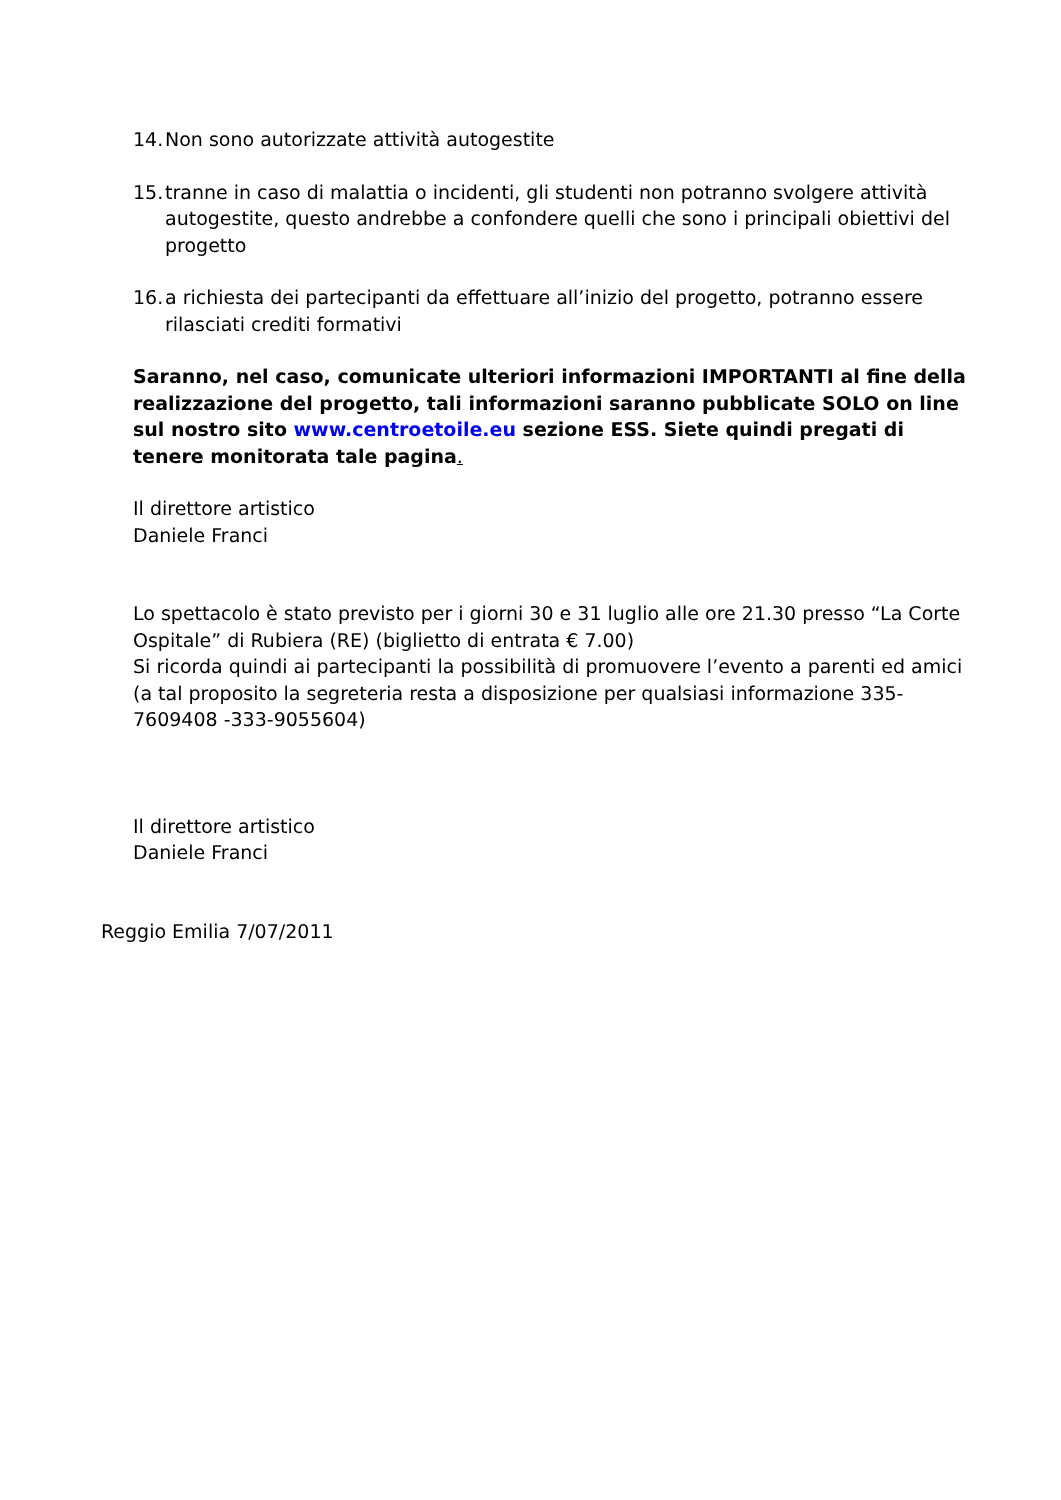14. Non sono autorizzate attività autogestite
15. tranne in caso di malattia o incidenti, gli studenti non potranno svolgere attività autogestite, questo andrebbe a confondere quelli che sono i principali obiettivi del progetto
16. a richiesta dei partecipanti da effettuare all’inizio del progetto, potranno essere rilasciati crediti formativi
Saranno, nel caso, comunicate ulteriori informazioni IMPORTANTI al fine della realizzazione del progetto, tali informazioni saranno pubblicate SOLO on line sul nostro sito www.centroetoile.eu sezione ESS. Siete quindi pregati di tenere monitorata tale pagina.
Il direttore artistico
Daniele Franci
Lo spettacolo è stato previsto per i giorni 30 e 31 luglio alle ore 21.30 presso “La Corte Ospitale” di Rubiera (RE) (biglietto di entrata € 7.00)
Si ricorda quindi ai partecipanti la possibilità di promuovere l’evento a parenti ed amici
(a tal proposito la segreteria resta a disposizione per qualsiasi informazione 335-7609408 -333-9055604)
Il direttore artistico
Daniele Franci
Reggio Emilia 7/07/2011